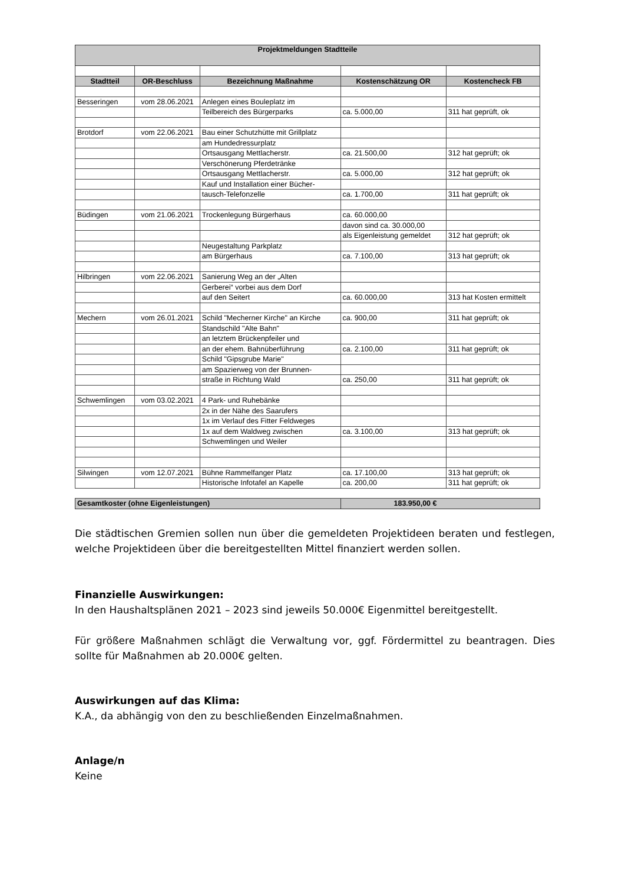| Projektmeldungen Stadtteile | | | | |
| Stadtteil | OR-Beschluss | Bezeichnung Maßnahme | Kostenschätzung OR | Kostencheck FB |
| Besseringen | vom 28.06.2021 | Anlegen eines Bouleplatz im | | |
| | | Teilbereich des Bürgerparks | ca. 5.000,00 | 311 hat geprüft, ok |
| Brotdorf | vom 22.06.2021 | Bau einer Schutzhütte mit Grillplatz | | |
| | | am Hundedressurplatz | | |
| | | Ortsausgang Mettlacherstr. | ca. 21.500,00 | 312 hat geprüft; ok |
| | | Verschönerung Pferdetränke | | |
| | | Ortsausgang Mettlacherstr. | ca. 5.000,00 | 312 hat geprüft; ok |
| | | Kauf und Installation einer Bücher- | | |
| | | tausch-Telefonzelle | ca. 1.700,00 | 311 hat geprüft; ok |
| Büdingen | vom 21.06.2021 | Trockenlegung Bürgerhaus | ca. 60.000,00 | |
| | | | davon sind ca. 30.000,00 | |
| | | | als Eigenleistung gemeldet | 312 hat geprüft; ok |
| | | Neugestaltung Parkplatz | | |
| | | am Bürgerhaus | ca. 7.100,00 | 313 hat geprüft; ok |
| Hilbringen | vom 22.06.2021 | Sanierung Weg an der „Alten | | |
| | | Gerberei“ vorbei aus dem Dorf | | |
| | | auf den Seitert | ca. 60.000,00 | 313 hat Kosten ermittelt |
| Mechern | vom 26.01.2021 | Schild "Mecherner Kirche" an Kirche | ca. 900,00 | 311 hat geprüft; ok |
| | | Standschild "Alte Bahn" | | |
| | | an letztem Brückenpfeiler und | | |
| | | an der ehem. Bahnüberführung | ca. 2.100,00 | 311 hat geprüft; ok |
| | | Schild "Gipsgrube Marie" | | |
| | | am Spazierweg von der Brunnen- | | |
| | | straße in Richtung Wald | ca. 250,00 | 311 hat geprüft; ok |
| Schwemlingen | vom 03.02.2021 | 4 Park- und Ruhebänke | | |
| | | 2x in der Nähe des Saarufers | | |
| | | 1x im Verlauf des Fitter Feldweges | | |
| | | 1x auf dem Waldweg zwischen | ca. 3.100,00 | 313 hat geprüft; ok |
| | | Schwemlingen und Weiler | | |
| Silwingen | vom 12.07.2021 | Bühne Rammelfanger Platz | ca. 17.100,00 | 313 hat geprüft; ok |
| | | Historische Infotafel an Kapelle | ca. 200,00 | 311 hat geprüft; ok |
| Gesamtkoster (ohne Eigenleistungen) | | | 183.950,00 € | |
Die städtischen Gremien sollen nun über die gemeldeten Projektideen beraten und festlegen, welche Projektideen über die bereitgestellten Mittel finanziert werden sollen.
Finanzielle Auswirkungen:
In den Haushaltsplänen 2021 – 2023 sind jeweils 50.000€ Eigenmittel bereitgestellt.
Für größere Maßnahmen schlägt die Verwaltung vor, ggf. Fördermittel zu beantragen. Dies sollte für Maßnahmen ab 20.000€ gelten.
Auswirkungen auf das Klima:
K.A., da abhängig von den zu beschließenden Einzelmaßnahmen.
Anlage/n
Keine